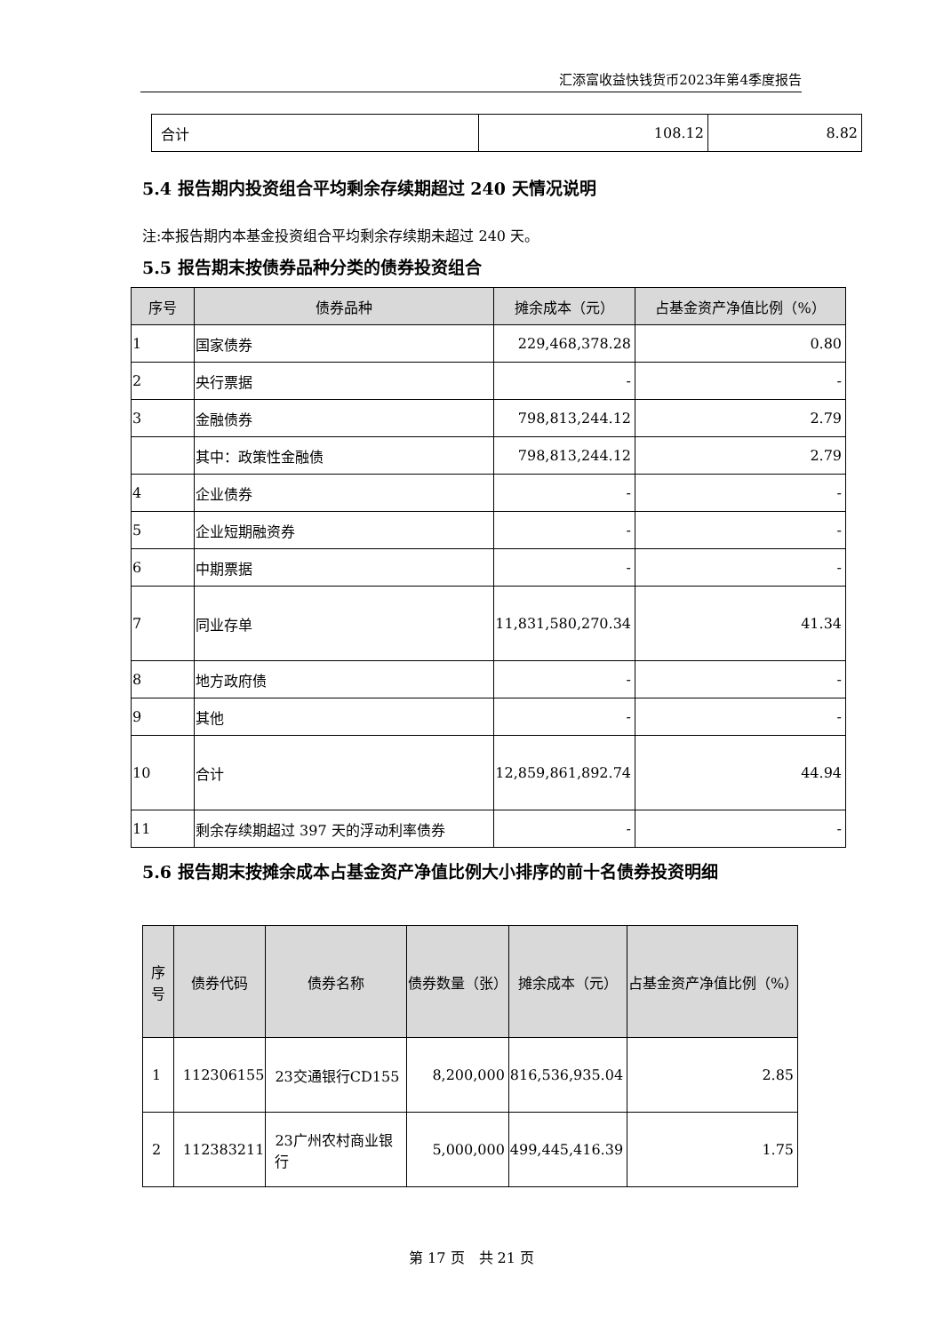汇添富收益快钱货币2023年第4季度报告
| 合计 | 108.12 | 8.82 |
5.4 报告期内投资组合平均剩余存续期超过 240 天情况说明
注:本报告期内本基金投资组合平均剩余存续期未超过 240 天。
5.5 报告期末按债券品种分类的债券投资组合
| 序号 | 债券品种 | 摊余成本（元） | 占基金资产净值比例（%） |
| --- | --- | --- | --- |
| 1 | 国家债券 | 229,468,378.28 | 0.80 |
| 2 | 央行票据 | - | - |
| 3 | 金融债券 | 798,813,244.12 | 2.79 |
| | 其中：政策性金融债 | 798,813,244.12 | 2.79 |
| 4 | 企业债券 | - | - |
| 5 | 企业短期融资券 | - | - |
| 6 | 中期票据 | - | - |
| 7 | 同业存单 | 11,831,580,270.34 | 41.34 |
| 8 | 地方政府债 | - | - |
| 9 | 其他 | - | - |
| 10 | 合计 | 12,859,861,892.74 | 44.94 |
| 11 | 剩余存续期超过 397 天的浮动利率债券 | - | - |
5.6 报告期末按摊余成本占基金资产净值比例大小排序的前十名债券投资明细
| 序号 | 债券代码 | 债券名称 | 债券数量（张） | 摊余成本（元） | 占基金资产净值比例（%） |
| --- | --- | --- | --- | --- | --- |
| 1 | 112306155 | 23交通银行CD155 | 8,200,000 | 816,536,935.04 | 2.85 |
| 2 | 112383211 | 23广州农村商业银行 | 5,000,000 | 499,445,416.39 | 1.75 |
第 17 页　共 21 页